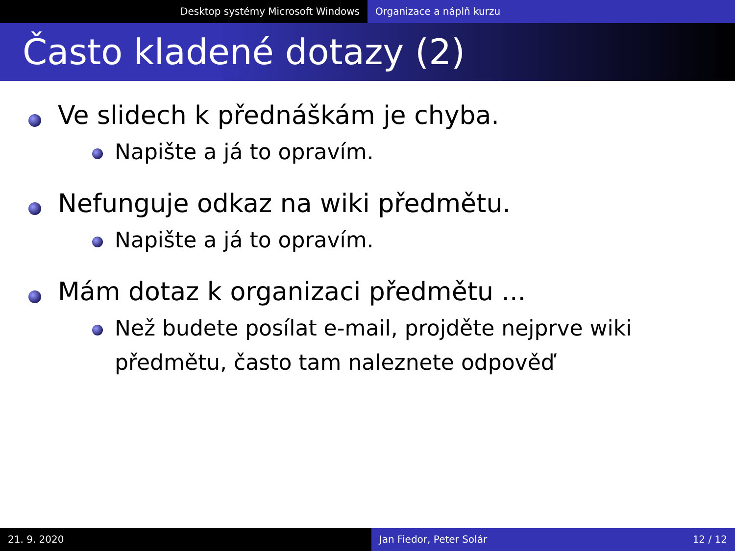Desktop systémy Microsoft Windows Organizace a náplň kurzu
Často kladené dotazy (2)
Ve slidech k přednáškám je chyba.
Napište a já to opravím.
Nefunguje odkaz na wiki předmětu.
Napište a já to opravím.
Mám dotaz k organizaci předmětu ...
Než budete posílat e-mail, projděte nejprve wiki předmětu, často tam naleznete odpověď
21. 9. 2020 Jan Fiedor, Peter Solár 12 / 12